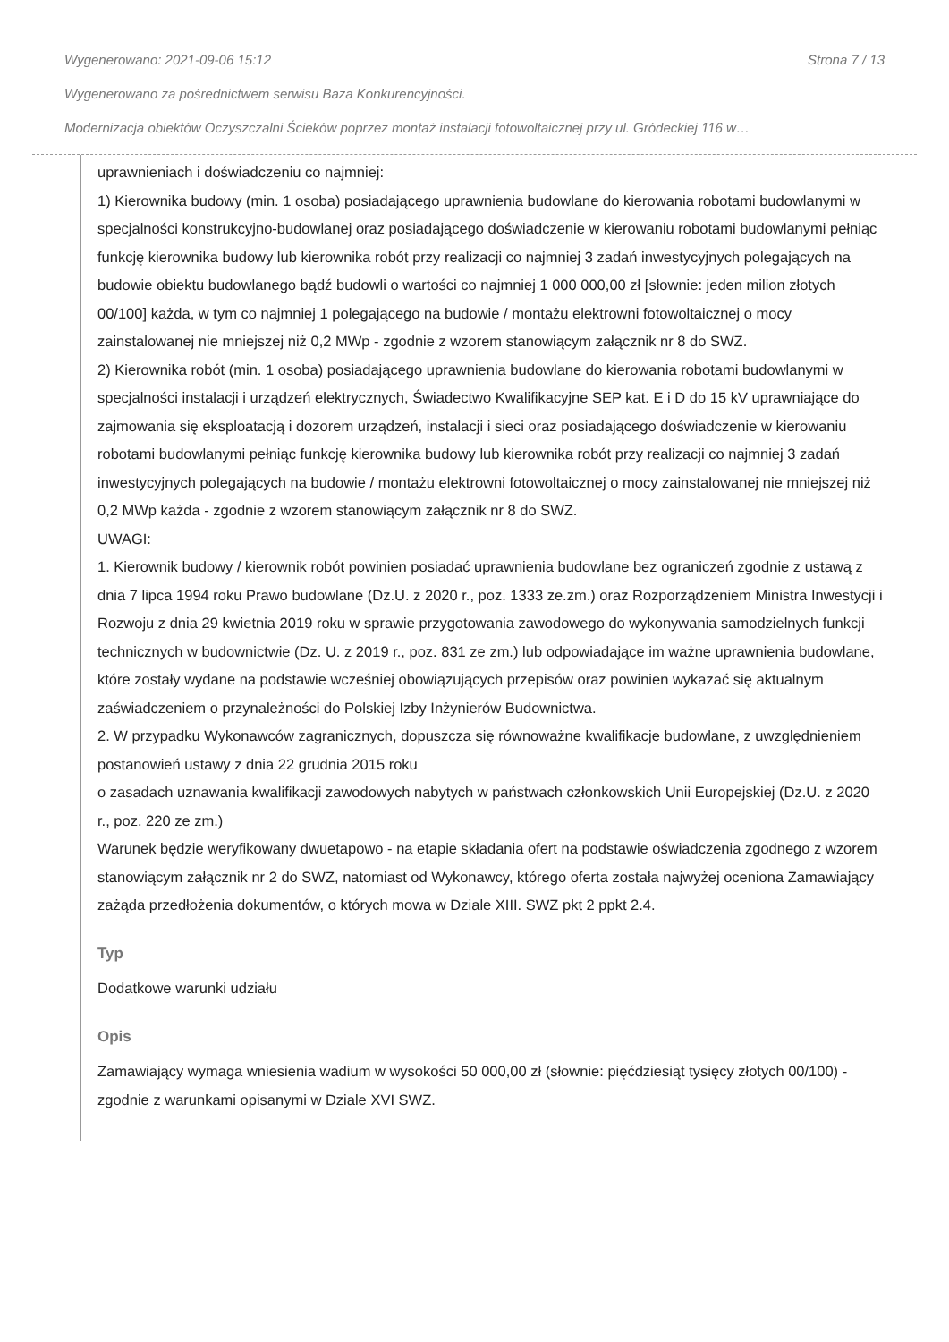Wygenerowano: 2021-09-06 15:12 Strona 7 / 13
Wygenerowano za pośrednictwem serwisu Baza Konkurencyjności.
Modernizacja obiektów Oczyszczalni Ścieków poprzez montaż instalacji fotowoltaicznej przy ul. Gródeckiej 116 w…
uprawnieniach i doświadczeniu co najmniej:
1) Kierownika budowy (min. 1 osoba) posiadającego uprawnienia budowlane do kierowania robotami budowlanymi w specjalności konstrukcyjno-budowlanej oraz posiadającego doświadczenie w kierowaniu robotami budowlanymi pełniąc funkcję kierownika budowy lub kierownika robót przy realizacji co najmniej 3 zadań inwestycyjnych polegających na budowie obiektu budowlanego bądź budowli o wartości co najmniej 1 000 000,00 zł [słownie: jeden milion złotych 00/100] każda, w tym co najmniej 1 polegającego na budowie / montażu elektrowni fotowoltaicznej o mocy zainstalowanej nie mniejszej niż 0,2 MWp - zgodnie z wzorem stanowiącym załącznik nr 8 do SWZ.
2) Kierownika robót (min. 1 osoba) posiadającego uprawnienia budowlane do kierowania robotami budowlanymi w specjalności instalacji i urządzeń elektrycznych, Świadectwo Kwalifikacyjne SEP kat. E i D do 15 kV uprawniające do zajmowania się eksploatacją i dozorem urządzeń, instalacji i sieci oraz posiadającego doświadczenie w kierowaniu robotami budowlanymi pełniąc funkcję kierownika budowy lub kierownika robót przy realizacji co najmniej 3 zadań inwestycyjnych polegających na budowie / montażu elektrowni fotowoltaicznej o mocy zainstalowanej nie mniejszej niż 0,2 MWp każda - zgodnie z wzorem stanowiącym załącznik nr 8 do SWZ.
UWAGI:
1. Kierownik budowy / kierownik robót powinien posiadać uprawnienia budowlane bez ograniczeń zgodnie z ustawą z dnia 7 lipca 1994 roku Prawo budowlane (Dz.U. z 2020 r., poz. 1333 ze.zm.) oraz Rozporządzeniem Ministra Inwestycji i Rozwoju z dnia 29 kwietnia 2019 roku w sprawie przygotowania zawodowego do wykonywania samodzielnych funkcji technicznych w budownictwie (Dz. U. z 2019 r., poz. 831 ze zm.) lub odpowiadające im ważne uprawnienia budowlane, które zostały wydane na podstawie wcześniej obowiązujących przepisów oraz powinien wykazać się aktualnym zaświadczeniem o przynależności do Polskiej Izby Inżynierów Budownictwa.
2. W przypadku Wykonawców zagranicznych, dopuszcza się równoważne kwalifikacje budowlane, z uwzględnieniem postanowień ustawy z dnia 22 grudnia 2015 roku
o zasadach uznawania kwalifikacji zawodowych nabytych w państwach członkowskich Unii Europejskiej (Dz.U. z 2020 r., poz. 220 ze zm.)
Warunek będzie weryfikowany dwuetapowo - na etapie składania ofert na podstawie oświadczenia zgodnego z wzorem stanowiącym załącznik nr 2 do SWZ, natomiast od Wykonawcy, którego oferta została najwyżej oceniona Zamawiający zażąda przedłożenia dokumentów, o których mowa w Dziale XIII. SWZ pkt 2 ppkt 2.4.
Typ
Dodatkowe warunki udziału
Opis
Zamawiający wymaga wniesienia wadium w wysokości 50 000,00 zł (słownie: pięćdziesiąt tysięcy złotych 00/100) - zgodnie z warunkami opisanymi w Dziale XVI SWZ.